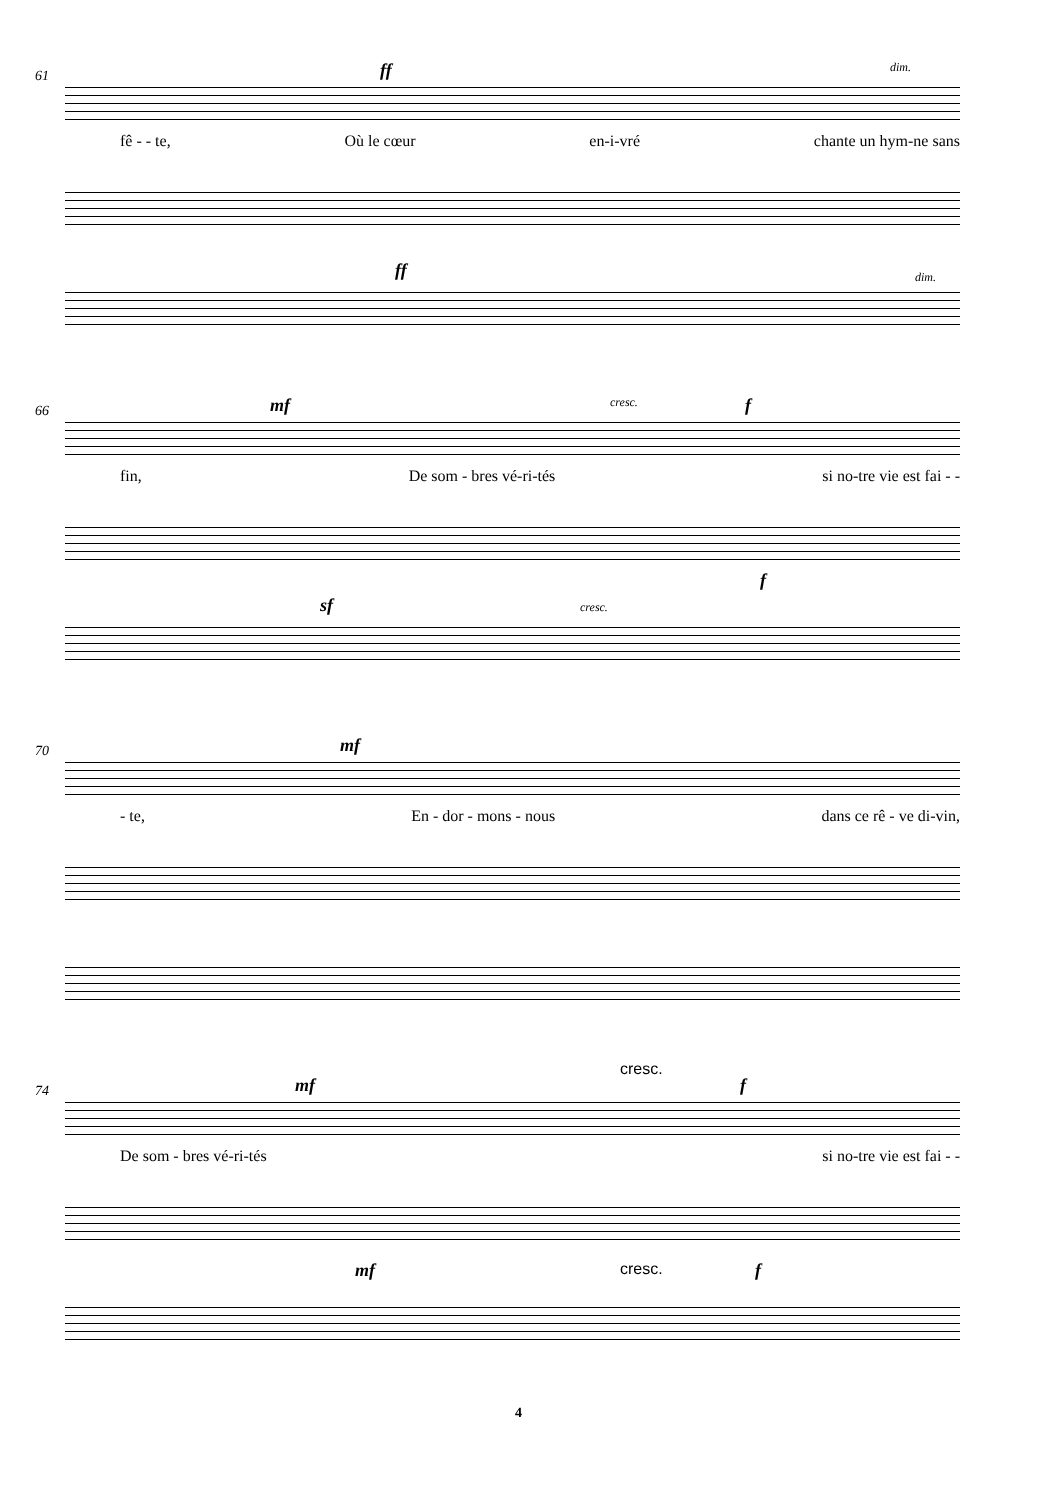61 ff dim.
fê - - te, Où le cœur en-i-vré chante un hym-ne sans
ff dim.
66 mf cresc. f
fin, De som - bres vé-ri-tés si no-tre vie est fai - -
sf cresc.
f
70 mf
- te, En - dor - mons - nous dans ce rê - ve di-vin,
74
cresc.
mf f
De som - bres vé-ri-tés si no-tre vie est fai - -
mf cresc. f
4